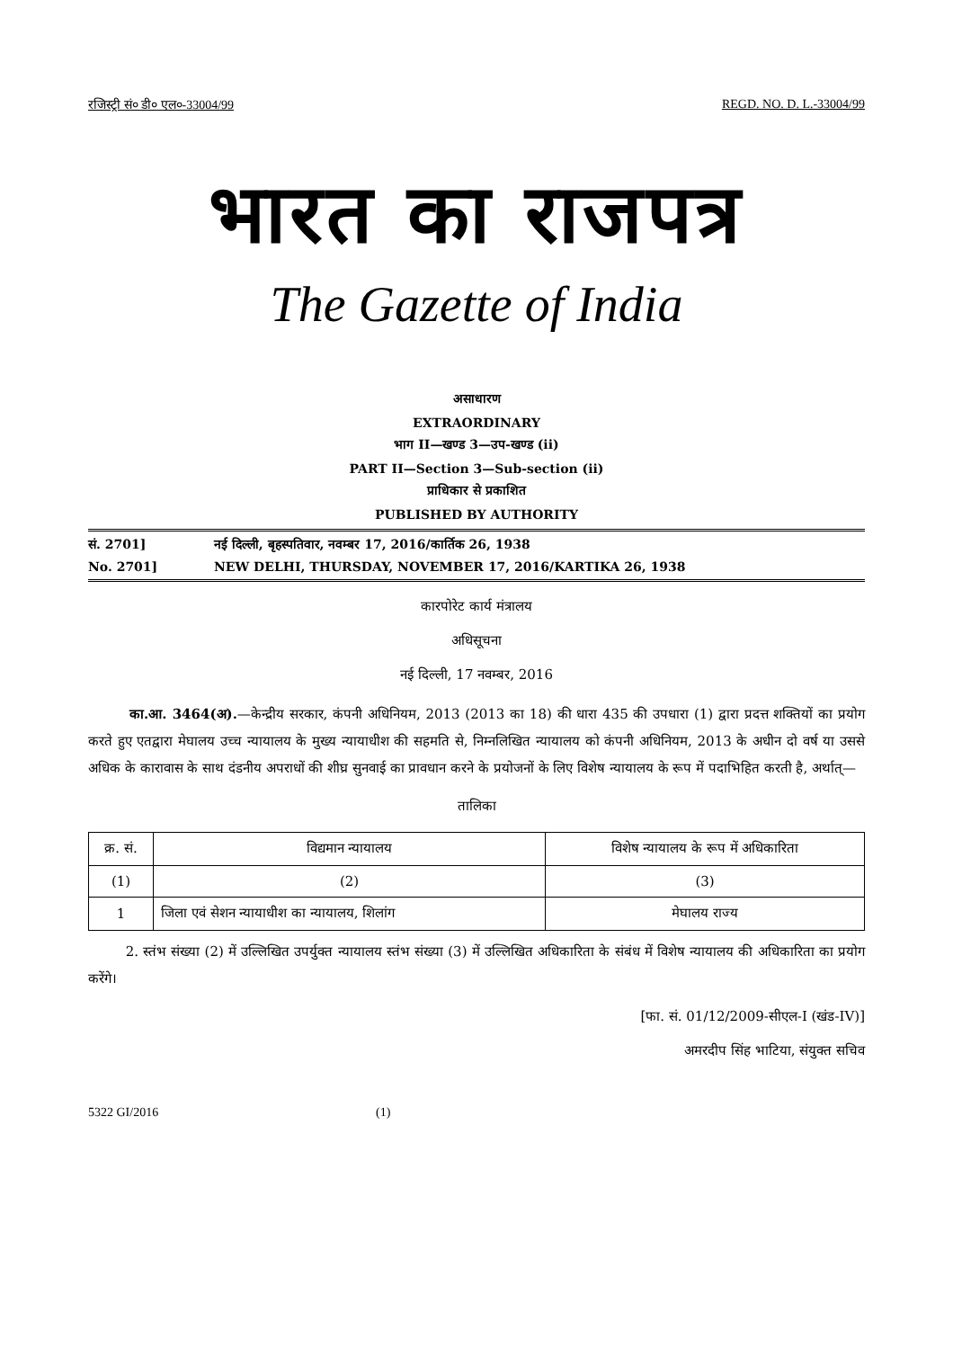रजिस्ट्री सं० डी० एल०-33004/99 REGD. NO. D. L.-33004/99
भारत का राजपत्र
The Gazette of India
असाधारण
EXTRAORDINARY
भाग II—खण्ड 3—उप-खण्ड (ii)
PART II—Section 3—Sub-section (ii)
प्राधिकार से प्रकाशित
PUBLISHED BY AUTHORITY
सं. 2701] नई दिल्ली, बृहस्पतिवार, नवम्बर 17, 2016/कार्तिक 26, 1938
No. 2701] NEW DELHI, THURSDAY, NOVEMBER 17, 2016/KARTIKA 26, 1938
कारपोरेट कार्य मंत्रालय
अधिसूचना
नई दिल्ली, 17 नवम्बर, 2016
का.आ. 3464(अ).—केन्द्रीय सरकार, कंपनी अधिनियम, 2013 (2013 का 18) की धारा 435 की उपधारा (1) द्वारा प्रदत्त शक्तियों का प्रयोग करते हुए एतद्वारा मेघालय उच्च न्यायालय के मुख्य न्यायाधीश की सहमति से, निम्नलिखित न्यायालय को कंपनी अधिनियम, 2013 के अधीन दो वर्ष या उससे अधिक के कारावास के साथ दंडनीय अपराधों की शीघ्र सुनवाई का प्रावधान करने के प्रयोजनों के लिए विशेष न्यायालय के रूप में पदाभिहित करती है, अर्थात्—
तालिका
| क्र. सं. | विद्यमान न्यायालय | विशेष न्यायालय के रूप में अधिकारिता |
| --- | --- | --- |
| (1) | (2) | (3) |
| 1 | जिला एवं सेशन न्यायाधीश का न्यायालय, शिलांग | मेघालय राज्य |
2. स्तंभ संख्या (2) में उल्लिखित उपर्युक्त न्यायालय स्तंभ संख्या (3) में उल्लिखित अधिकारिता के संबंध में विशेष न्यायालय की अधिकारिता का प्रयोग करेंगे।
[फा. सं. 01/12/2009-सीएल-I (खंड-IV)]
अमरदीप सिंह भाटिया, संयुक्त सचिव
5322 GI/2016 (1)